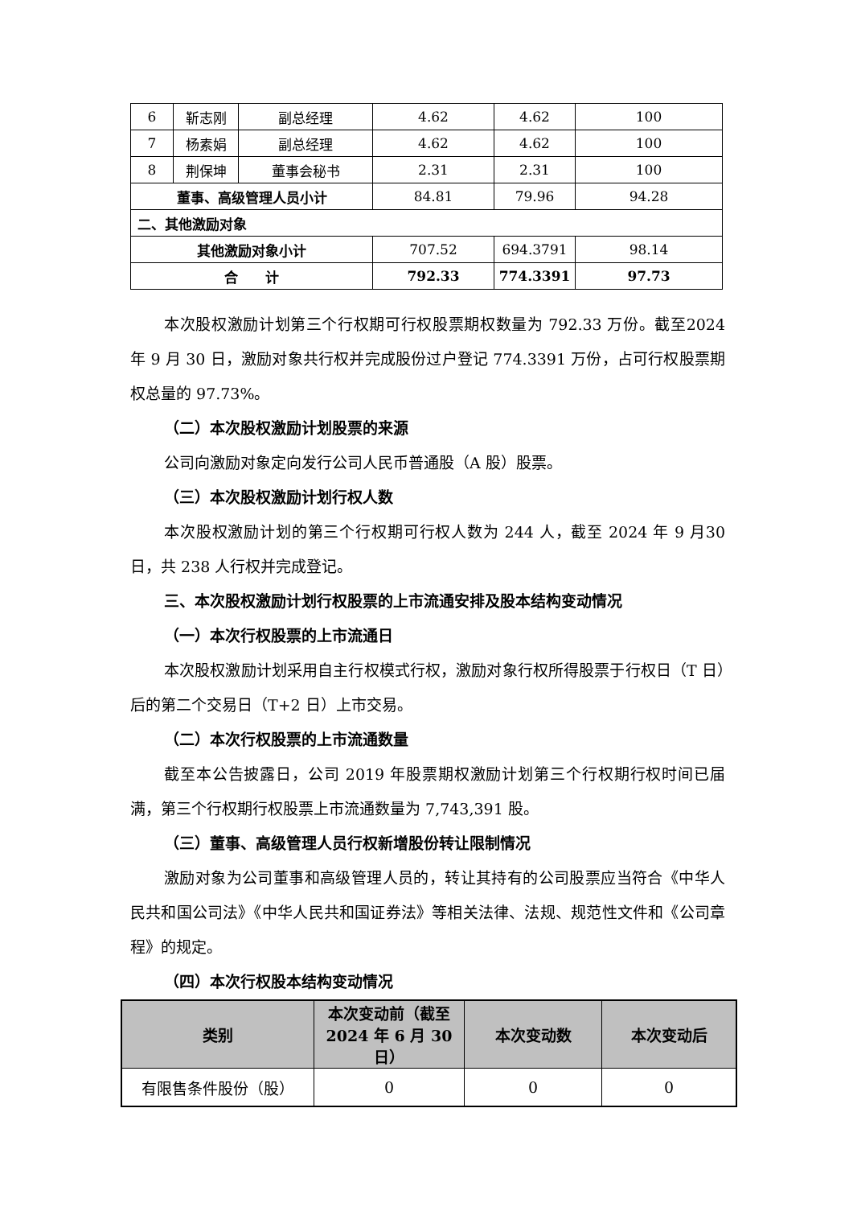| 6 | 靳志刚 | 副总经理 | 4.62 | 4.62 | 100 |
| 7 | 杨素娟 | 副总经理 | 4.62 | 4.62 | 100 |
| 8 | 荆保坤 | 董事会秘书 | 2.31 | 2.31 | 100 |
| 董事、高级管理人员小计 | | | 84.81 | 79.96 | 94.28 |
| 二、其他激励对象 | | | | | |
| 其他激励对象小计 | | | 707.52 | 694.3791 | 98.14 |
| 合 计 | | | 792.33 | 774.3391 | 97.73 |
本次股权激励计划第三个行权期可行权股票期权数量为 792.33 万份。截至2024 年 9 月 30 日，激励对象共行权并完成股份过户登记 774.3391 万份，占可行权股票期权总量的 97.73%。
（二）本次股权激励计划股票的来源
公司向激励对象定向发行公司人民币普通股（A 股）股票。
（三）本次股权激励计划行权人数
本次股权激励计划的第三个行权期可行权人数为 244 人，截至 2024 年 9 月30 日，共 238 人行权并完成登记。
三、本次股权激励计划行权股票的上市流通安排及股本结构变动情况
（一）本次行权股票的上市流通日
本次股权激励计划采用自主行权模式行权，激励对象行权所得股票于行权日（T 日）后的第二个交易日（T+2 日）上市交易。
（二）本次行权股票的上市流通数量
截至本公告披露日，公司 2019 年股票期权激励计划第三个行权期行权时间已届满，第三个行权期行权股票上市流通数量为 7,743,391 股。
（三）董事、高级管理人员行权新增股份转让限制情况
激励对象为公司董事和高级管理人员的，转让其持有的公司股票应当符合《中华人民共和国公司法》《中华人民共和国证券法》等相关法律、法规、规范性文件和《公司章程》的规定。
（四）本次行权股本结构变动情况
| 类别 | 本次变动前（截至2024 年 6 月 30 日） | 本次变动数 | 本次变动后 |
| --- | --- | --- | --- |
| 有限售条件股份（股） | 0 | 0 | 0 |